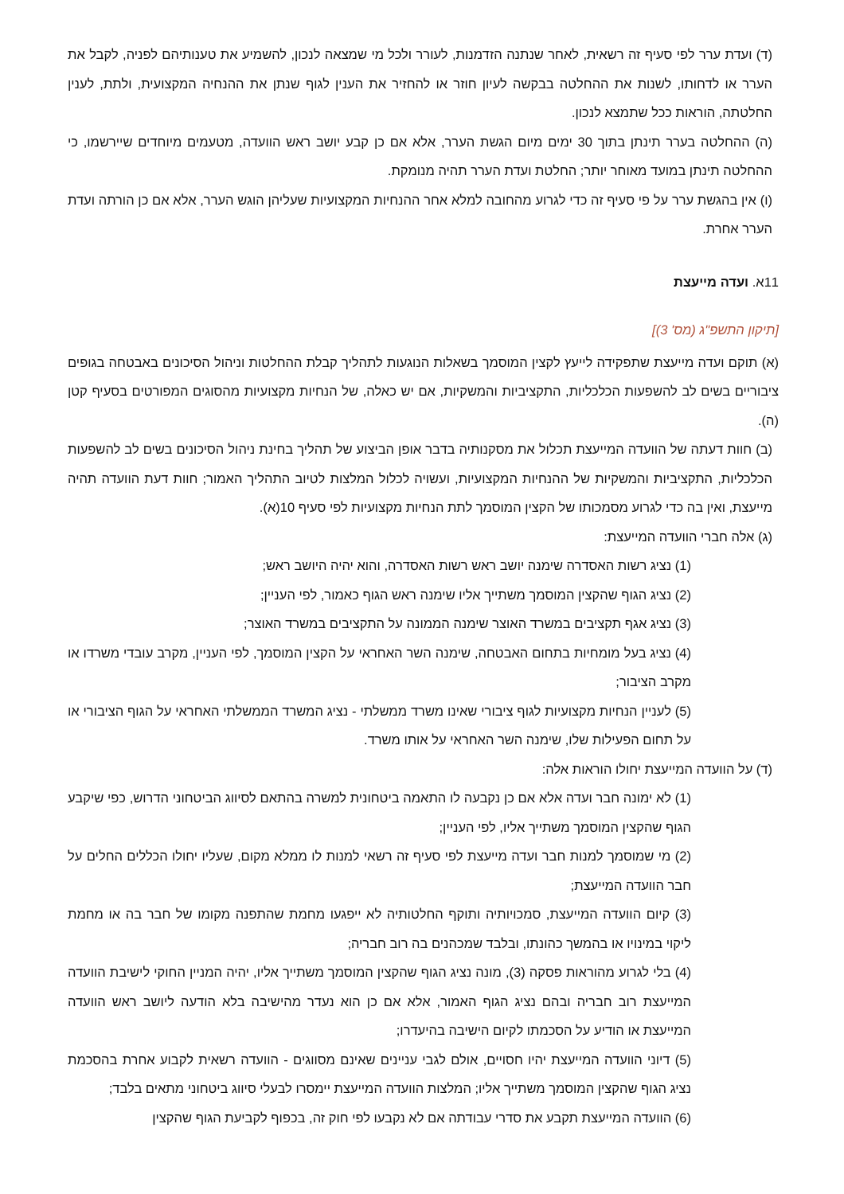(ד) ועדת ערר לפי סעיף זה רשאית, לאחר שנתנה הזדמנות, לעורר ולכל מי שמצאה לנכון, להשמיע את טענותיהם לפניה, לקבל את הערר או לדחותו, לשנות את ההחלטה בבקשה לעיון חוזר או להחזיר את הענין לגוף שנתן את ההנחיה המקצועית, ולתת, לענין החלטתה, הוראות ככל שתמצא לנכון.
(ה) ההחלטה בערר תינתן בתוך 30 ימים מיום הגשת הערר, אלא אם כן קבע יושב ראש הוועדה, מטעמים מיוחדים שיירשמו, כי ההחלטה תינתן במועד מאוחר יותר; החלטת ועדת הערר תהיה מנומקת.
(ו) אין בהגשת ערר על פי סעיף זה כדי לגרוע מהחובה למלא אחר ההנחיות המקצועיות שעליהן הוגש הערר, אלא אם כן הורתה ועדת הערר אחרת.
11א. ועדה מייעצת
[תיקון התשפ"ג (מס' 3)]
(א) תוקם ועדה מייעצת שתפקידה לייעץ לקצין המוסמך בשאלות הנוגעות לתהליך קבלת ההחלטות וניהול הסיכונים באבטחה בגופים ציבוריים בשים לב להשפעות הכלכליות, התקציביות והמשקיות, אם יש כאלה, של הנחיות מקצועיות מהסוגים המפורטים בסעיף קטן (ה).
(ב) חוות דעתה של הוועדה המייעצת תכלול את מסקנותיה בדבר אופן הביצוע של תהליך בחינת ניהול הסיכונים בשים לב להשפעות הכלכליות, התקציביות והמשקיות של ההנחיות המקצועיות, ועשויה לכלול המלצות לטיוב התהליך האמור; חוות דעת הוועדה תהיה מייעצת, ואין בה כדי לגרוע מסמכותו של הקצין המוסמך לתת הנחיות מקצועיות לפי סעיף 10(א).
(ג) אלה חברי הוועדה המייעצת:
(1) נציג רשות האסדרה שימנה יושב ראש רשות האסדרה, והוא יהיה היושב ראש;
(2) נציג הגוף שהקצין המוסמך משתייך אליו שימנה ראש הגוף כאמור, לפי העניין;
(3) נציג אגף תקציבים במשרד האוצר שימנה הממונה על התקציבים במשרד האוצר;
(4) נציג בעל מומחיות בתחום האבטחה, שימנה השר האחראי על הקצין המוסמך, לפי העניין, מקרב עובדי משרדו או מקרב הציבור;
(5) לעניין הנחיות מקצועיות לגוף ציבורי שאינו משרד ממשלתי - נציג המשרד הממשלתי האחראי על הגוף הציבורי או על תחום הפעילות שלו, שימנה השר האחראי על אותו משרד.
(ד) על הוועדה המייעצת יחולו הוראות אלה:
(1) לא ימונה חבר ועדה אלא אם כן נקבעה לו התאמה ביטחונית למשרה בהתאם לסיווג הביטחוני הדרוש, כפי שיקבע הגוף שהקצין המוסמך משתייך אליו, לפי העניין;
(2) מי שמוסמך למנות חבר ועדה מייעצת לפי סעיף זה רשאי למנות לו ממלא מקום, שעליו יחולו הכללים החלים על חבר הוועדה המייעצת;
(3) קיום הוועדה המייעצת, סמכויותיה ותוקף החלטותיה לא ייפגעו מחמת שהתפנה מקומו של חבר בה או מחמת ליקוי במינויו או בהמשך כהונתו, ובלבד שמכהנים בה רוב חבריה;
(4) בלי לגרוע מהוראות פסקה (3), מונה נציג הגוף שהקצין המוסמך משתייך אליו, יהיה המניין החוקי לישיבת הוועדה המייעצת רוב חבריה ובהם נציג הגוף האמור, אלא אם כן הוא נעדר מהישיבה בלא הודעה ליושב ראש הוועדה המייעצת או הודיע על הסכמתו לקיום הישיבה בהיעדרו;
(5) דיוני הוועדה המייעצת יהיו חסויים, אולם לגבי עניינים שאינם מסווגים - הוועדה רשאית לקבוע אחרת בהסכמת נציג הגוף שהקצין המוסמך משתייך אליו; המלצות הוועדה המייעצת יימסרו לבעלי סיווג ביטחוני מתאים בלבד;
(6) הוועדה המייעצת תקבע את סדרי עבודתה אם לא נקבעו לפי חוק זה, בכפוף לקביעת הגוף שהקצין